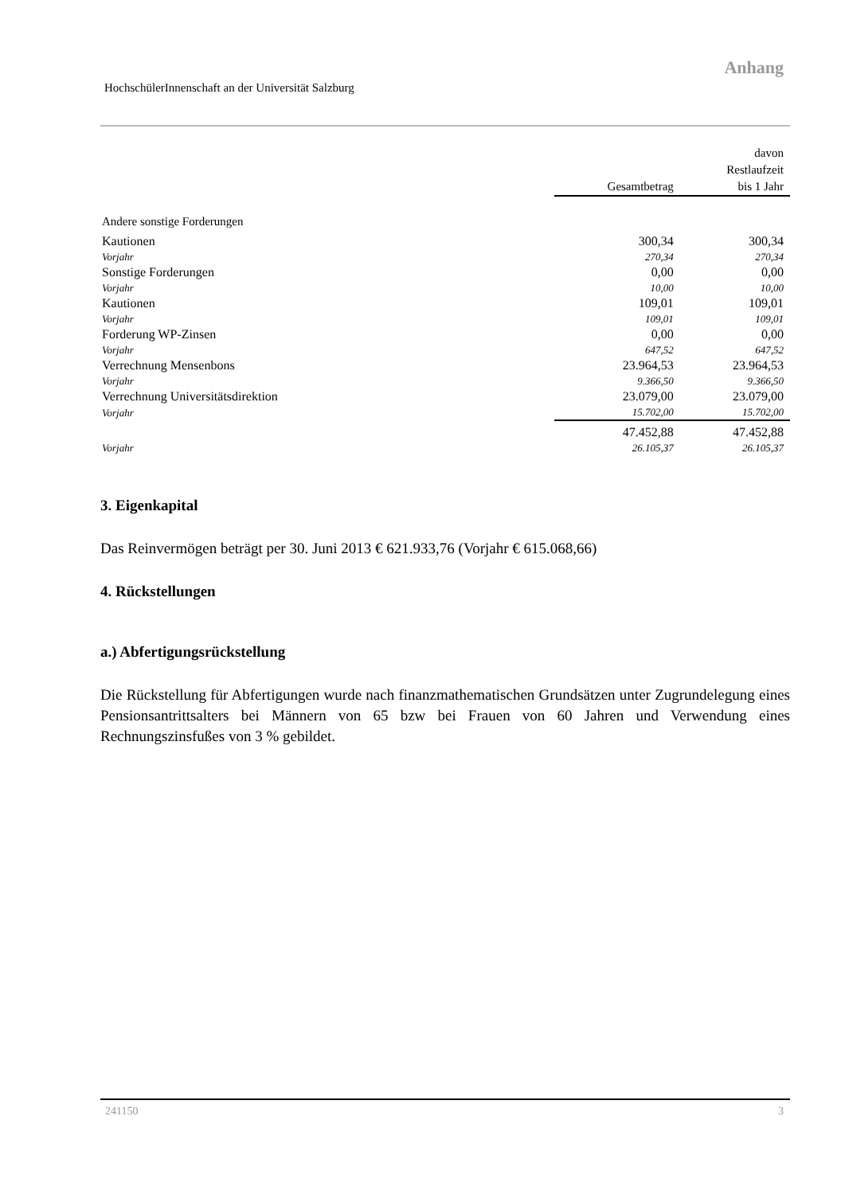Anhang
HochschülerInnenschaft an der Universität Salzburg
| | Gesamtbetrag | davon Restlaufzeit bis 1 Jahr |
| --- | --- | --- |
| Andere sonstige Forderungen | | |
| Kautionen | 300,34 | 300,34 |
| Vorjahr | 270,34 | 270,34 |
| Sonstige Forderungen | 0,00 | 0,00 |
| Vorjahr | 10,00 | 10,00 |
| Kautionen | 109,01 | 109,01 |
| Vorjahr | 109,01 | 109,01 |
| Forderung WP-Zinsen | 0,00 | 0,00 |
| Vorjahr | 647,52 | 647,52 |
| Verrechnung Mensenbons | 23.964,53 | 23.964,53 |
| Vorjahr | 9.366,50 | 9.366,50 |
| Verrechnung Universitätsdirektion | 23.079,00 | 23.079,00 |
| Vorjahr | 15.702,00 | 15.702,00 |
| | 47.452,88 | 47.452,88 |
| Vorjahr | 26.105,37 | 26.105,37 |
3. Eigenkapital
Das Reinvermögen beträgt per 30. Juni 2013 € 621.933,76 (Vorjahr € 615.068,66)
4. Rückstellungen
a.) Abfertigungsrückstellung
Die Rückstellung für Abfertigungen wurde nach finanzmathematischen Grundsätzen unter Zugrundelegung eines Pensionsantrittsalters bei Männern von 65 bzw bei Frauen von 60 Jahren und Verwendung eines Rechnungszinsfußes von 3 % gebildet.
241150 3